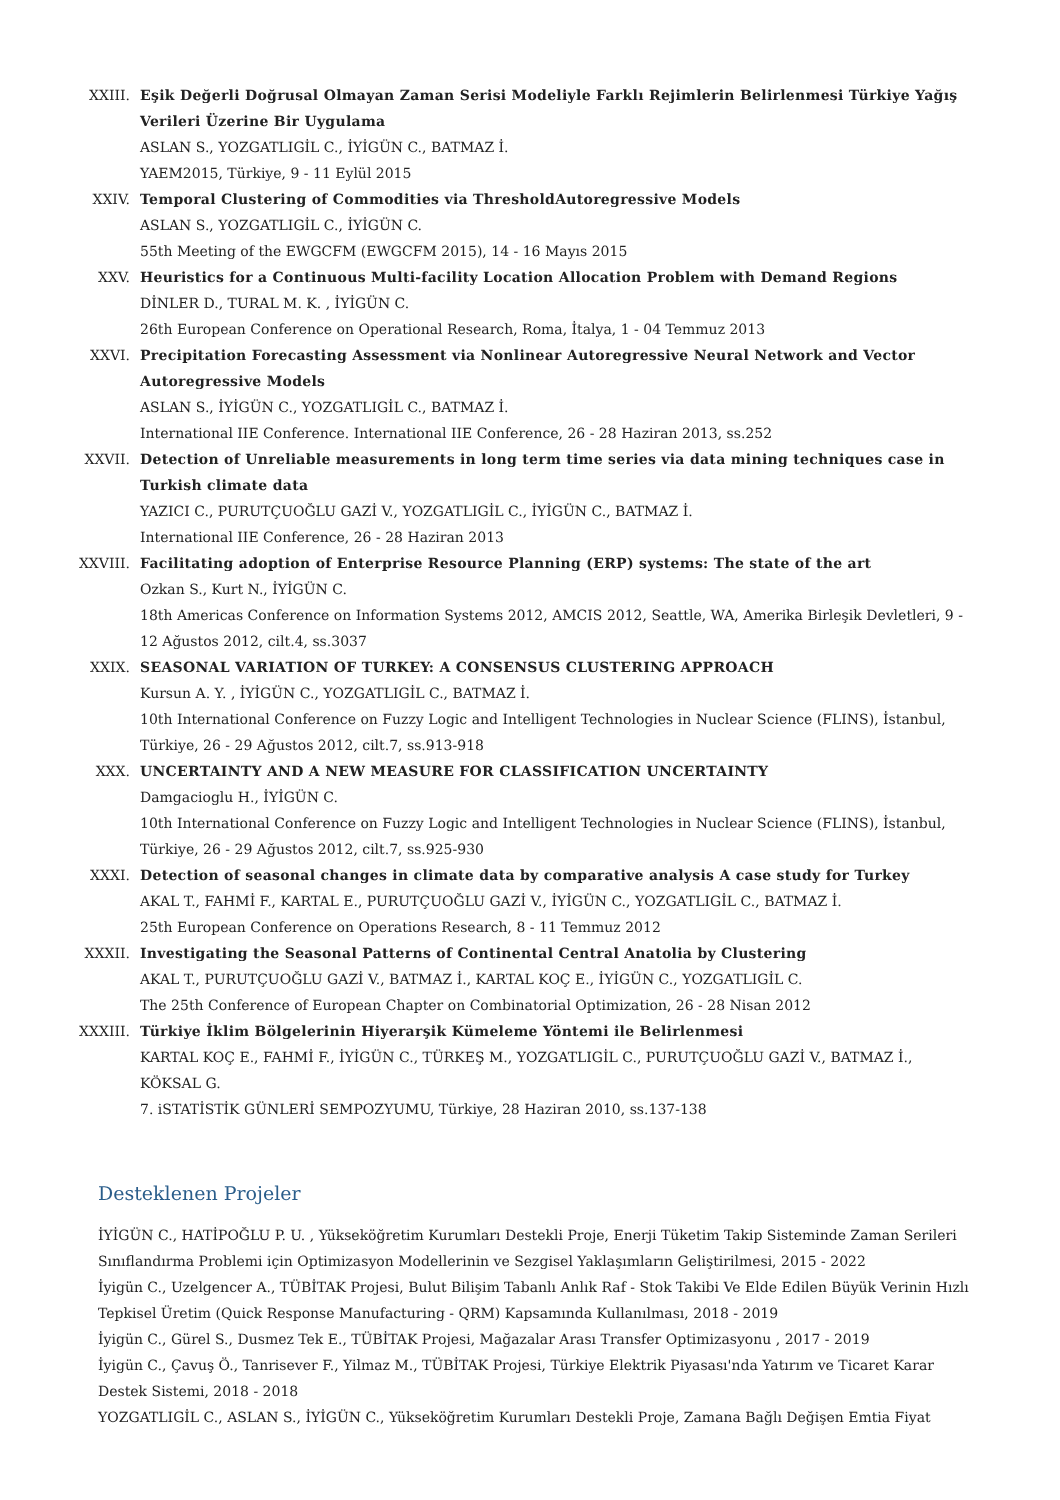XXIII. Eşik Değerli Doğrusal Olmayan Zaman Serisi Modeliyle Farklı Rejimlerin Belirlenmesi Türkiye Yağış Verileri Üzerine Bir Uygulama
ASLAN S., YOZGATLIGİL C., İYİGÜN C., BATMAZ İ.
YAEM2015, Türkiye, 9 - 11 Eylül 2015
XXIV. Temporal Clustering of Commodities via ThresholdAutoregressive Models
ASLAN S., YOZGATLIGİL C., İYİGÜN C.
55th Meeting of the EWGCFM (EWGCFM 2015), 14 - 16 Mayıs 2015
XXV. Heuristics for a Continuous Multi-facility Location Allocation Problem with Demand Regions
DİNLER D., TURAL M. K. , İYİGÜN C.
26th European Conference on Operational Research, Roma, İtalya, 1 - 04 Temmuz 2013
XXVI. Precipitation Forecasting Assessment via Nonlinear Autoregressive Neural Network and Vector Autoregressive Models
ASLAN S., İYİGÜN C., YOZGATLIGİL C., BATMAZ İ.
International IIE Conference. International IIE Conference, 26 - 28 Haziran 2013, ss.252
XXVII. Detection of Unreliable measurements in long term time series via data mining techniques case in Turkish climate data
YAZICI C., PURUTÇUOĞLU GAZİ V., YOZGATLIGİL C., İYİGÜN C., BATMAZ İ.
International IIE Conference, 26 - 28 Haziran 2013
XXVIII. Facilitating adoption of Enterprise Resource Planning (ERP) systems: The state of the art
Ozkan S., Kurt N., İYİGÜN C.
18th Americas Conference on Information Systems 2012, AMCIS 2012, Seattle, WA, Amerika Birleşik Devletleri, 9 - 12 Ağustos 2012, cilt.4, ss.3037
XXIX. SEASONAL VARIATION OF TURKEY: A CONSENSUS CLUSTERING APPROACH
Kursun A. Y. , İYİGÜN C., YOZGATLIGİL C., BATMAZ İ.
10th International Conference on Fuzzy Logic and Intelligent Technologies in Nuclear Science (FLINS), İstanbul, Türkiye, 26 - 29 Ağustos 2012, cilt.7, ss.913-918
XXX. UNCERTAINTY AND A NEW MEASURE FOR CLASSIFICATION UNCERTAINTY
Damgacioglu H., İYİGÜN C.
10th International Conference on Fuzzy Logic and Intelligent Technologies in Nuclear Science (FLINS), İstanbul, Türkiye, 26 - 29 Ağustos 2012, cilt.7, ss.925-930
XXXI. Detection of seasonal changes in climate data by comparative analysis A case study for Turkey
AKAL T., FAHMİ F., KARTAL E., PURUTÇUOĞLU GAZİ V., İYİGÜN C., YOZGATLIGİL C., BATMAZ İ.
25th European Conference on Operations Research, 8 - 11 Temmuz 2012
XXXII. Investigating the Seasonal Patterns of Continental Central Anatolia by Clustering
AKAL T., PURUTÇUOĞLU GAZİ V., BATMAZ İ., KARTAL KOÇ E., İYİGÜN C., YOZGATLIGİL C.
The 25th Conference of European Chapter on Combinatorial Optimization, 26 - 28 Nisan 2012
XXXIII. Türkiye İklim Bölgelerinin Hiyerarşik Kümeleme Yöntemi ile Belirlenmesi
KARTAL KOÇ E., FAHMİ F., İYİGÜN C., TÜRKEŞ M., YOZGATLIGİL C., PURUTÇUOĞLU GAZİ V., BATMAZ İ., KÖKSAL G.
7. iSTATİSTİK GÜNLERİ SEMPOZYUMU, Türkiye, 28 Haziran 2010, ss.137-138
Desteklenen Projeler
İYİGÜN C., HATİPOĞLU P. U. , Yükseköğretim Kurumları Destekli Proje, Enerji Tüketim Takip Sisteminde Zaman Serileri Sınıflandırma Problemi için Optimizasyon Modellerinin ve Sezgisel Yaklaşımların Geliştirilmesi, 2015 - 2022
İyigün C., Uzelgencer A., TÜBİTAK Projesi, Bulut Bilişim Tabanlı Anlık Raf - Stok Takibi Ve Elde Edilen Büyük Verinin Hızlı Tepkisel Üretim (Quick Response Manufacturing - QRM) Kapsamında Kullanılması, 2018 - 2019
İyigün C., Gürel S., Dusmez Tek E., TÜBİTAK Projesi, Mağazalar Arası Transfer Optimizasyonu , 2017 - 2019
İyigün C., Çavuş Ö., Tanrisever F., Yilmaz M., TÜBİTAK Projesi, Türkiye Elektrik Piyasası'nda Yatırım ve Ticaret Karar Destek Sistemi, 2018 - 2018
YOZGATLIGİL C., ASLAN S., İYİGÜN C., Yükseköğretim Kurumları Destekli Proje, Zamana Bağlı Değişen Emtia Fiyat